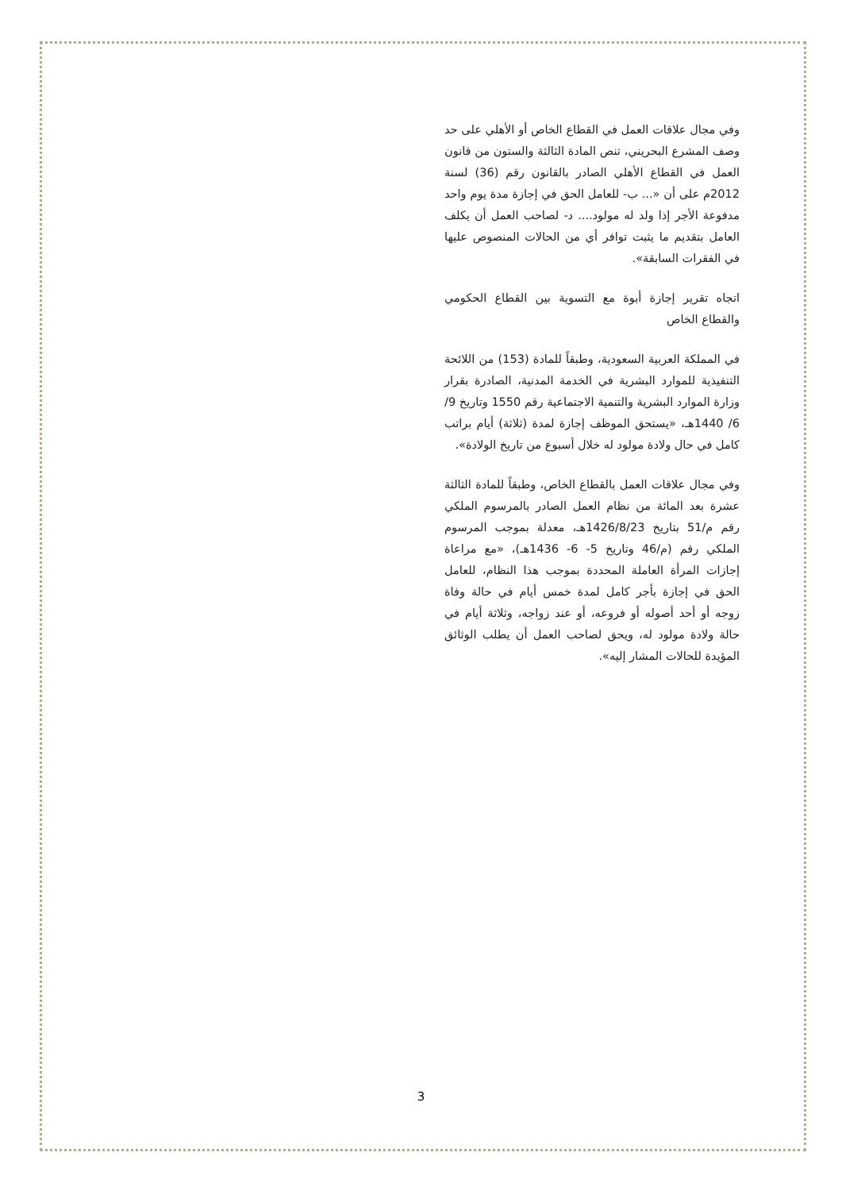وفي مجال علاقات العمل في القطاع الخاص أو الأهلي على حد وصف المشرع البحريني، تنص المادة الثالثة والستون من قانون العمل في القطاع الأهلي الصادر بالقانون رقم (36) لسنة 2012م على أن «... ب- للعامل الحق في إجازة مدة يوم واحد مدفوعة الأجر إذا ولد له مولود.... د- لصاحب العمل أن يكلف العامل بتقديم ما يثبت توافر أي من الحالات المنصوص عليها في الفقرات السابقة».
اتجاه تقرير إجازة أبوة مع التسوية بين القطاع الحكومي والقطاع الخاص
في المملكة العربية السعودية، وطبقاً للمادة (153) من اللائحة التنفيذية للموارد البشرية في الخدمة المدنية، الصادرة بقرار وزارة الموارد البشرية والتنمية الاجتماعية رقم 1550 وتاريخ 9/ 6/ 1440هـ، «يستحق الموظف إجازة لمدة (ثلاثة) أيام براتب كامل في حال ولادة مولود له خلال أسبوع من تاريخ الولادة».
وفي مجال علاقات العمل بالقطاع الخاص، وطبقاً للمادة الثالثة عشرة بعد المائة من نظام العمل الصادر بالمرسوم الملكي رقم م/51 بتاريخ 1426/8/23هـ، معدلة بموجب المرسوم الملكي رقم (م/46 وتاريخ 5- 6- 1436هـ)، «مع مراعاة إجازات المرأة العاملة المحددة بموجب هذا النظام، للعامل الحق في إجازة بأجر كامل لمدة خمس أيام في حالة وفاة زوجه أو أحد أصوله أو فروعه، أو عند زواجه، وثلاثة أيام في حالة ولادة مولود له، ويحق لصاحب العمل أن يطلب الوثائق المؤيدة للحالات المشار إليه».
3